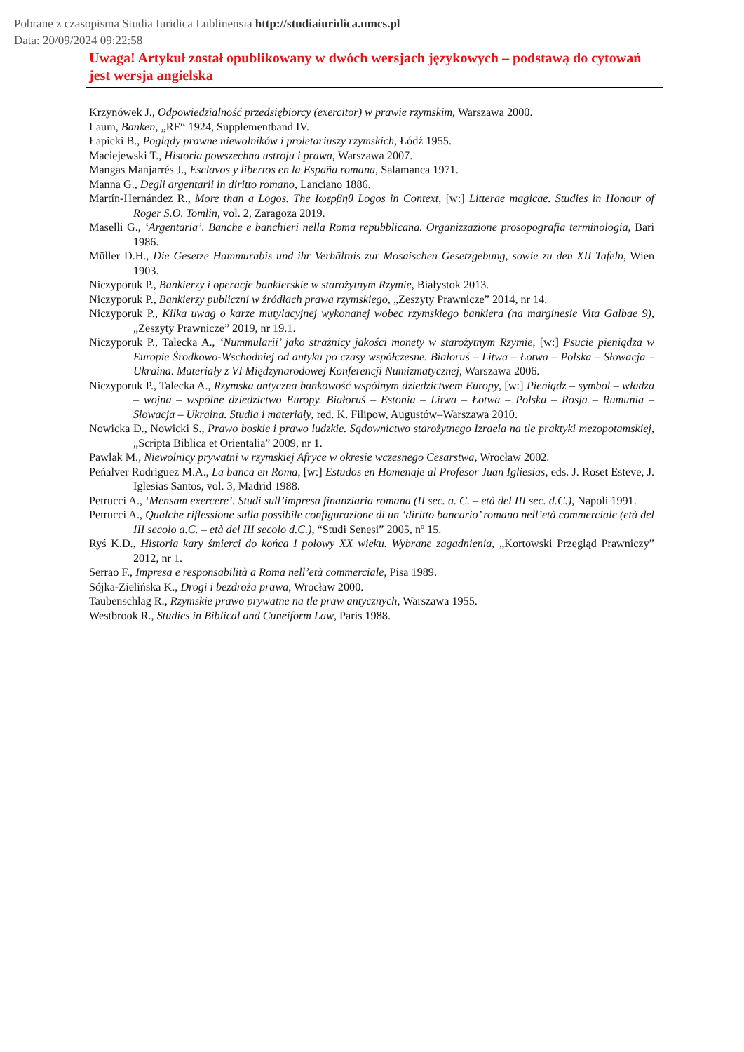Pobrane z czasopisma Studia Iuridica Lublinensia http://studiaiuridica.umcs.pl
Data: 20/09/2024 09:22:58
Uwaga! Artykuł został opublikowany w dwóch wersjach językowych – podstawą do cytowań jest wersja angielska
Krzynówek J., Odpowiedzialność przedsiębiorcy (exercitor) w prawie rzymskim, Warszawa 2000.
Laum, Banken, „RE“ 1924, Supplementband IV.
Łapicki B., Poglądy prawne niewolników i proletariuszy rzymskich, Łódź 1955.
Maciejewski T., Historia powszechna ustroju i prawa, Warszawa 2007.
Mangas Manjarrés J., Esclavos y libertos en la España romana, Salamanca 1971.
Manna G., Degli argentarii in diritto romano, Lanciano 1886.
Martín-Hernández R., More than a Logos. The Ιωερβηθ Logos in Context, [w:] Litterae magicae. Studies in Honour of Roger S.O. Tomlin, vol. 2, Zaragoza 2019.
Maselli G., ‘Argentaria’. Banche e banchieri nella Roma repubblicana. Organizzazione prosopografia terminologia, Bari 1986.
Müller D.H., Die Gesetze Hammurabis und ihr Verhältnis zur Mosaischen Gesetzgebung, sowie zu den XII Tafeln, Wien 1903.
Niczyporuk P., Bankierzy i operacje bankierskie w starożytnym Rzymie, Białystok 2013.
Niczyporuk P., Bankierzy publiczni w źródłach prawa rzymskiego, „Zeszyty Prawnicze” 2014, nr 14.
Niczyporuk P., Kilka uwag o karze mutylacyjnej wykonanej wobec rzymskiego bankiera (na marginesie Vita Galbae 9), „Zeszyty Prawnicze” 2019, nr 19.1.
Niczyporuk P., Talecka A., ‘Nummularii’ jako strażnicy jakości monety w starożytnym Rzymie, [w:] Psucie pieniądza w Europie Środkowo-Wschodniej od antyku po czasy współczesne. Białoruś – Litwa – Łotwa – Polska – Słowacja – Ukraina. Materiały z VI Międzynarodowej Konferencji Numizmatycznej, Warszawa 2006.
Niczyporuk P., Talecka A., Rzymska antyczna bankowość wspólnym dziedzictwem Europy, [w:] Pieniądz – symbol – władza – wojna – wspólne dziedzictwo Europy. Białoruś – Estonia – Litwa – Łotwa – Polska – Rosja – Rumunia – Słowacja – Ukraina. Studia i materiały, red. K. Filipow, Augustów–Warszawa 2010.
Nowicka D., Nowicki S., Prawo boskie i prawo ludzkie. Sądownictwo starożytnego Izraela na tle praktyki mezopotamskiej, „Scripta Biblica et Orientalia” 2009, nr 1.
Pawlak M., Niewolnicy prywatni w rzymskiej Afryce w okresie wczesnego Cesarstwa, Wrocław 2002.
Peńalver Rodriguez M.A., La banca en Roma, [w:] Estudos en Homenaje al Profesor Juan Igliesias, eds. J. Roset Esteve, J. Iglesias Santos, vol. 3, Madrid 1988.
Petrucci A., ‘Mensam exercere’. Studi sull’impresa finanziaria romana (II sec. a. C. – età del III sec. d.C.), Napoli 1991.
Petrucci A., Qualche riflessione sulla possibile configurazione di un ‘diritto bancario’ romano nell’età commerciale (età del III secolo a.C. – età del III secolo d.C.), “Studi Senesi” 2005, nº 15.
Ryś K.D., Historia kary śmierci do końca I połowy XX wieku. Wybrane zagadnienia, „Kortowski Przegląd Prawniczy” 2012, nr 1.
Serrao F., Impresa e responsabilità a Roma nell’età commerciale, Pisa 1989.
Sójka-Zielińska K., Drogi i bezdroża prawa, Wrocław 2000.
Taubenschlag R., Rzymskie prawo prywatne na tle praw antycznych, Warszawa 1955.
Westbrook R., Studies in Biblical and Cuneiform Law, Paris 1988.